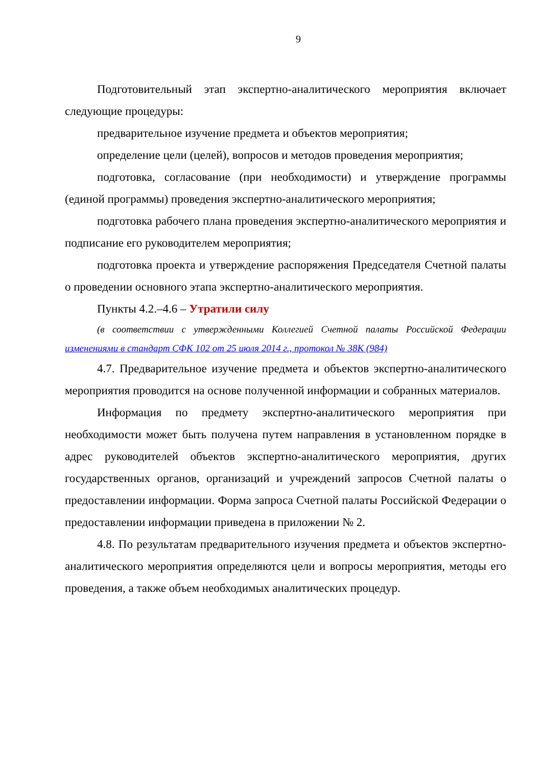9
Подготовительный этап экспертно-аналитического мероприятия включает следующие процедуры:
предварительное изучение предмета и объектов мероприятия;
определение цели (целей), вопросов и методов проведения мероприятия;
подготовка, согласование (при необходимости) и утверждение программы (единой программы) проведения экспертно-аналитического мероприятия;
подготовка рабочего плана проведения экспертно-аналитического мероприятия и подписание его руководителем мероприятия;
подготовка проекта и утверждение распоряжения Председателя Счетной палаты о проведении основного этапа экспертно-аналитического мероприятия.
Пункты 4.2.–4.6 – Утратили силу
(в соответствии с утвержденными Коллегией Счетной палаты Российской Федерации изменениями в стандарт СФК 102 от 25 июля 2014 г., протокол № 38К (984)
4.7. Предварительное изучение предмета и объектов экспертно-аналитического мероприятия проводится на основе полученной информации и собранных материалов.
Информация по предмету экспертно-аналитического мероприятия при необходимости может быть получена путем направления в установленном порядке в адрес руководителей объектов экспертно-аналитического мероприятия, других государственных органов, организаций и учреждений запросов Счетной палаты о предоставлении информации. Форма запроса Счетной палаты Российской Федерации о предоставлении информации приведена в приложении № 2.
4.8. По результатам предварительного изучения предмета и объектов экспертно-аналитического мероприятия определяются цели и вопросы мероприятия, методы его проведения, а также объем необходимых аналитических процедур.